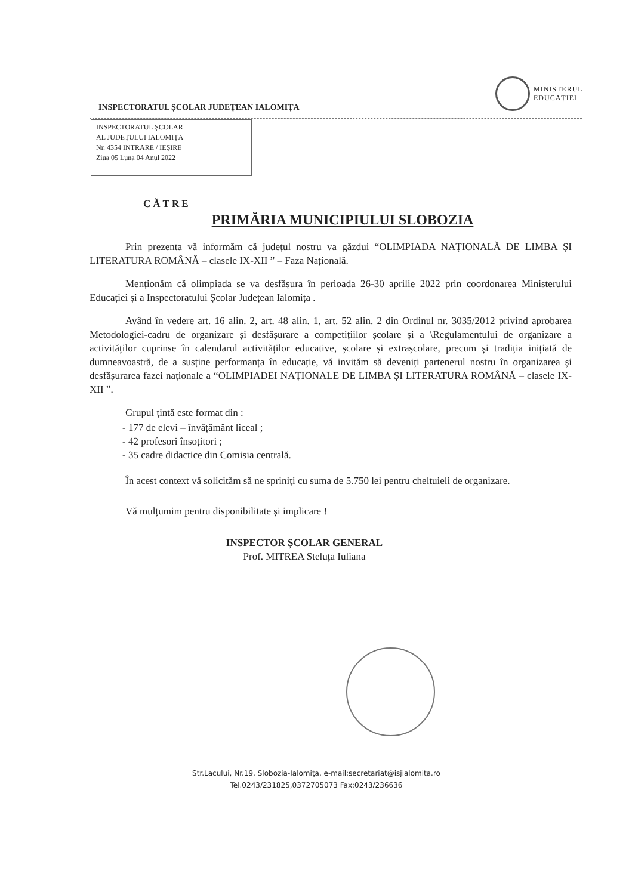MINISTERUL
EDUCAȚIEI
INSPECTORATUL ȘCOLAR JUDEȚEAN IALOMIȚA
INSPECTORATUL ȘCOLAR
AL JUDEȚULUI IALOMIȚA
Nr. 4354 INTRARE / IEȘIRE
Ziua 05 Luna 04 Anul 2022
CĂTRE
PRIMĂRIA MUNICIPIULUI SLOBOZIA
Prin prezenta vă informăm că județul nostru va găzdui “OLIMPIADA NAȚIONALĂ DE LIMBA ȘI LITERATURA ROMÂNĂ – clasele IX-XII ” – Faza Națională.
Menționăm că olimpiada se va desfășura în perioada 26-30 aprilie 2022 prin coordonarea Ministerului Educației și a Inspectoratului Școlar Județean Ialomița .
Având în vedere art. 16 alin. 2, art. 48 alin. 1, art. 52 alin. 2 din Ordinul nr. 3035/2012 privind aprobarea Metodologiei-cadru de organizare și desfășurare a competițiilor școlare și a \Regulamentului de organizare a activităților cuprinse în calendarul activităților educative, școlare și extrașcolare, precum și tradiția inițiată de dumneavoastră, de a susține performanța în educație, vă invităm să deveniți partenerul nostru în organizarea și desfășurarea fazei naționale a “OLIMPIADEI NAȚIONALE DE LIMBA ȘI LITERATURA ROMÂNĂ – clasele IX-XII ”.
Grupul țintă este format din :
- 177 de elevi – învățământ liceal ;
- 42 profesori însoțitori ;
- 35 cadre didactice din Comisia centrală.
În acest context vă solicităm să ne spriniți cu suma de 5.750 lei pentru cheltuieli de organizare.
Vă mulțumim pentru disponibilitate și implicare !
INSPECTOR ȘCOLAR GENERAL
Prof. MITREA Steluța Iuliana
Str.Lacului, Nr.19, Slobozia-Ialomița, e-mail:secretariat@isjialomita.ro
Tel.0243/231825,0372705073 Fax:0243/236636